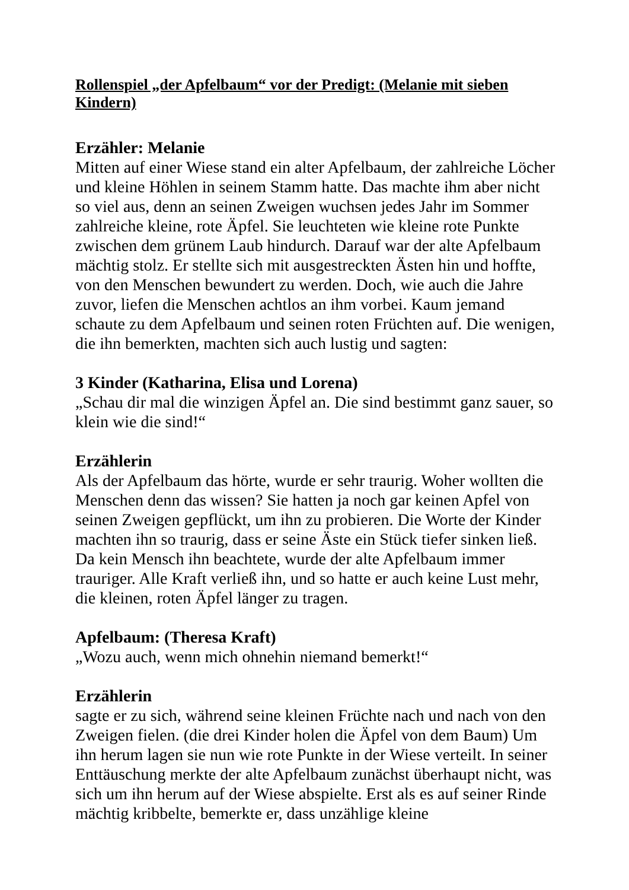Rollenspiel „der Apfelbaum“ vor der Predigt: (Melanie mit sieben Kindern)
Erzähler: Melanie
Mitten auf einer Wiese stand ein alter Apfelbaum, der zahlreiche Löcher und kleine Höhlen in seinem Stamm hatte. Das machte ihm aber nicht so viel aus, denn an seinen Zweigen wuchsen jedes Jahr im Sommer zahlreiche kleine, rote Äpfel. Sie leuchteten wie kleine rote Punkte zwischen dem grünem Laub hindurch. Darauf war der alte Apfelbaum mächtig stolz. Er stellte sich mit ausgestreckten Ästen hin und hoffte, von den Menschen bewundert zu werden. Doch, wie auch die Jahre zuvor, liefen die Menschen achtlos an ihm vorbei. Kaum jemand schaute zu dem Apfelbaum und seinen roten Früchten auf. Die wenigen, die ihn bemerkten, machten sich auch lustig und sagten:
3 Kinder (Katharina, Elisa und Lorena)
„Schau dir mal die winzigen Äpfel an. Die sind bestimmt ganz sauer, so klein wie die sind!“
Erzählerin
Als der Apfelbaum das hörte, wurde er sehr traurig. Woher wollten die Menschen denn das wissen? Sie hatten ja noch gar keinen Apfel von seinen Zweigen gepflückt, um ihn zu probieren. Die Worte der Kinder machten ihn so traurig, dass er seine Äste ein Stück tiefer sinken ließ. Da kein Mensch ihn beachtete, wurde der alte Apfelbaum immer trauriger. Alle Kraft verließ ihn, und so hatte er auch keine Lust mehr, die kleinen, roten Äpfel länger zu tragen.
Apfelbaum: (Theresa Kraft)
„Wozu auch, wenn mich ohnehin niemand bemerkt!“
Erzählerin
sagte er zu sich, während seine kleinen Früchte nach und nach von den Zweigen fielen. (die drei Kinder holen die Äpfel von dem Baum) Um ihn herum lagen sie nun wie rote Punkte in der Wiese verteilt. In seiner Enttäuschung merkte der alte Apfelbaum zunächst überhaupt nicht, was sich um ihn herum auf der Wiese abspielte. Erst als es auf seiner Rinde mächtig kribbelte, bemerkte er, dass unzählige kleine